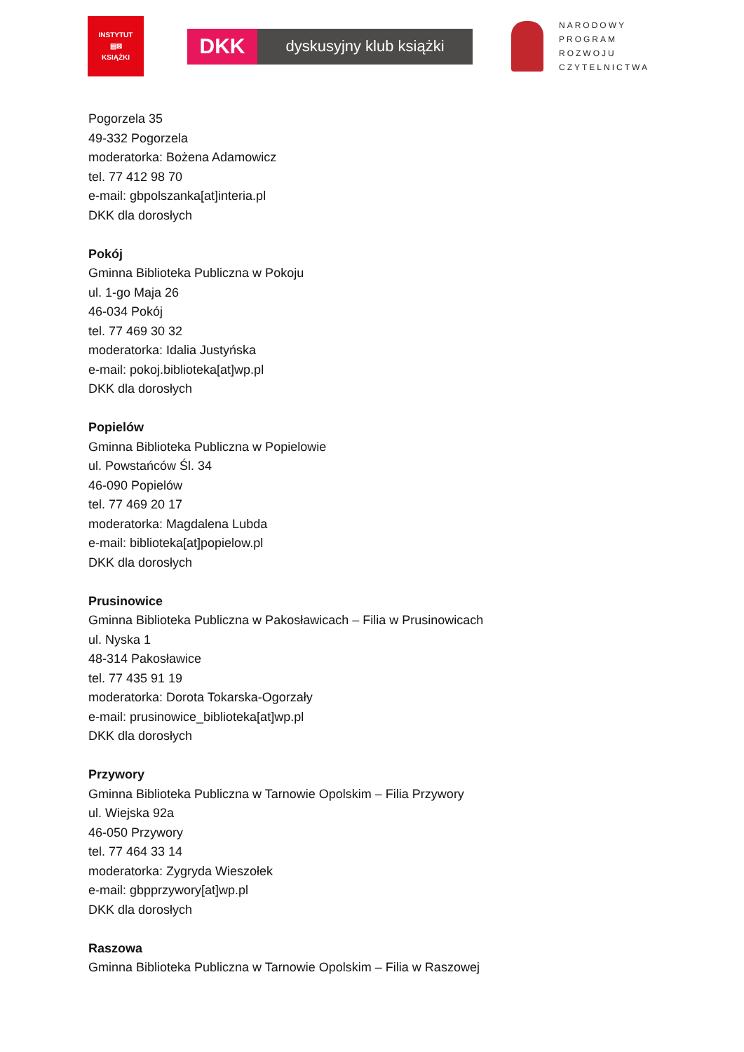INSTYTUT
▤⊠
KSIĄŻKI
DKK
dyskusyjny klub książki
NARODOWY
PROGRAM
ROZWOJU
CZYTELNICTWA
Pogorzela 35
49-332 Pogorzela
moderatorka: Bożena Adamowicz
tel. 77 412 98 70
e-mail: gbpolszanka[at]interia.pl
DKK dla dorosłych
Pokój
Gminna Biblioteka Publiczna w Pokoju
ul. 1-go Maja 26
46-034 Pokój
tel. 77 469 30 32
moderatorka: Idalia Justyńska
e-mail: pokoj.biblioteka[at]wp.pl
DKK dla dorosłych
Popielów
Gminna Biblioteka Publiczna w Popielowie
ul. Powstańców Śl. 34
46-090 Popielów
tel. 77 469 20 17
moderatorka: Magdalena Lubda
e-mail: biblioteka[at]popielow.pl
DKK dla dorosłych
Prusinowice
Gminna Biblioteka Publiczna w Pakosławicach – Filia w Prusinowicach
ul. Nyska 1
48-314 Pakosławice
tel. 77 435 91 19
moderatorka: Dorota Tokarska-Ogorzały
e-mail: prusinowice_biblioteka[at]wp.pl
DKK dla dorosłych
Przywory
Gminna Biblioteka Publiczna w Tarnowie Opolskim – Filia Przywory
ul. Wiejska 92a
46-050 Przywory
tel. 77 464 33 14
moderatorka: Zygryda Wieszołek
e-mail: gbpprzywory[at]wp.pl
DKK dla dorosłych
Raszowa
Gminna Biblioteka Publiczna w Tarnowie Opolskim – Filia w Raszowej